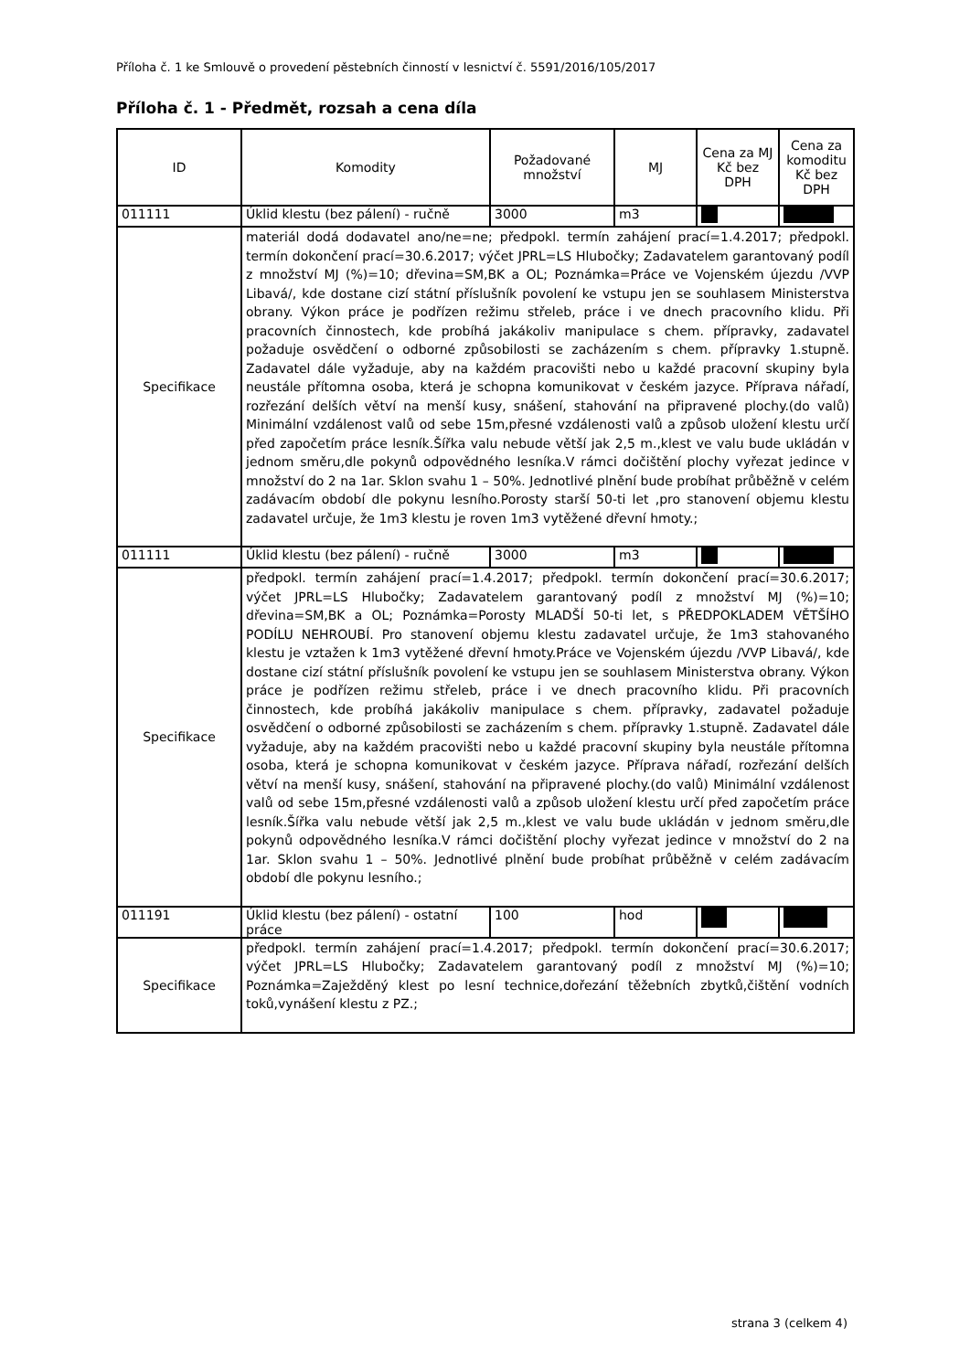Příloha č. 1 ke Smlouvě o provedení pěstebních činností v lesnictví č. 5591/2016/105/2017
Příloha č. 1 - Předmět, rozsah a cena díla
| ID | Komodity | Požadované množství | MJ | Cena za MJ Kč bez DPH | Cena za komoditu Kč bez DPH |
| --- | --- | --- | --- | --- | --- |
| 011111 | Úklid klestu (bez pálení) - ručně | 3000 | m3 | | |
| Specifikace | materiál dodá dodavatel ano/ne=ne; předpokl. termín zahájení prací=1.4.2017; předpokl. termín dokončení prací=30.6.2017; výčet JPRL=LS Hlubočky; Zadavatelem garantovaný podíl z množství MJ (%)=10; dřevina=SM,BK a OL; Poznámka=Práce ve Vojenském újezdu /VVP Libavá/, kde dostane cizí státní příslušník povolení ke vstupu jen se souhlasem Ministerstva obrany. Výkon práce je podřízen režimu střeleb, práce i ve dnech pracovního klidu. Při pracovních činnostech, kde probíhá jakákoliv manipulace s chem. přípravky, zadavatel požaduje osvědčení o odborné způsobilosti se zacházením s chem. přípravky 1.stupně. Zadavatel dále vyžaduje, aby na každém pracovišti nebo u každé pracovní skupiny byla neustále přítomna osoba, která je schopna komunikovat v českém jazyce. Příprava nářadí, rozřezání delších větví na menší kusy, snášení, stahování na připravené plochy.(do valů) Minimální vzdálenost valů od sebe 15m,přesné vzdálenosti valů a způsob uložení klestu určí před započetím práce lesník.Šířka valu nebude větší jak 2,5 m.,klest ve valu bude ukládán v jednom směru,dle pokynů odpovědného lesníka.V rámci dočištění plochy vyřezat jedince v množství do 2 na 1ar. Sklon svahu 1 – 50%. Jednotlivé plnění bude probíhat průběžně v celém zadávacím období dle pokynu lesního.Porosty starší 50-ti let ,pro stanovení objemu klestu zadavatel určuje, že 1m3 klestu je roven 1m3 vytěžené dřevní hmoty.; | | | | |
| 011111 | Úklid klestu (bez pálení) - ručně | 3000 | m3 | | |
| Specifikace | předpokl. termín zahájení prací=1.4.2017; předpokl. termín dokončení prací=30.6.2017; výčet JPRL=LS Hlubočky; Zadavatelem garantovaný podíl z množství MJ (%)=10; dřevina=SM,BK a OL; Poznámka=Porosty MLADŠÍ 50-ti let, s PŘEDPOKLADEM VĚTŠÍHO PODÍLU NEHROUBÍ. Pro stanovení objemu klestu zadavatel určuje, že 1m3 stahovaného klestu je vztažen k 1m3 vytěžené dřevní hmoty.Práce ve Vojenském újezdu /VVP Libavá/, kde dostane cizí státní příslušník povolení ke vstupu jen se souhlasem Ministerstva obrany. Výkon práce je podřízen režimu střeleb, práce i ve dnech pracovního klidu. Při pracovních činnostech, kde probíhá jakákoliv manipulace s chem. přípravky, zadavatel požaduje osvědčení o odborné způsobilosti se zacházením s chem. přípravky 1.stupně. Zadavatel dále vyžaduje, aby na každém pracovišti nebo u každé pracovní skupiny byla neustále přítomna osoba, která je schopna komunikovat v českém jazyce. Příprava nářadí, rozřezání delších větví na menší kusy, snášení, stahování na připravené plochy.(do valů) Minimální vzdálenost valů od sebe 15m,přesné vzdálenosti valů a způsob uložení klestu určí před započetím práce lesník.Šířka valu nebude větší jak 2,5 m.,klest ve valu bude ukládán v jednom směru,dle pokynů odpovědného lesníka.V rámci dočištění plochy vyřezat jedince v množství do 2 na 1ar. Sklon svahu 1 – 50%. Jednotlivé plnění bude probíhat průběžně v celém zadávacím období dle pokynu lesního.; | | | | |
| 011191 | Úklid klestu (bez pálení) - ostatní práce | 100 | hod | | |
| Specifikace | předpokl. termín zahájení prací=1.4.2017; předpokl. termín dokončení prací=30.6.2017; výčet JPRL=LS Hlubočky; Zadavatelem garantovaný podíl z množství MJ (%)=10; Poznámka=Zaježděný klest po lesní technice,dořezání těžebních zbytků,čištění vodních toků,vynášení klestu z PZ.; | | | | |
strana 3 (celkem 4)